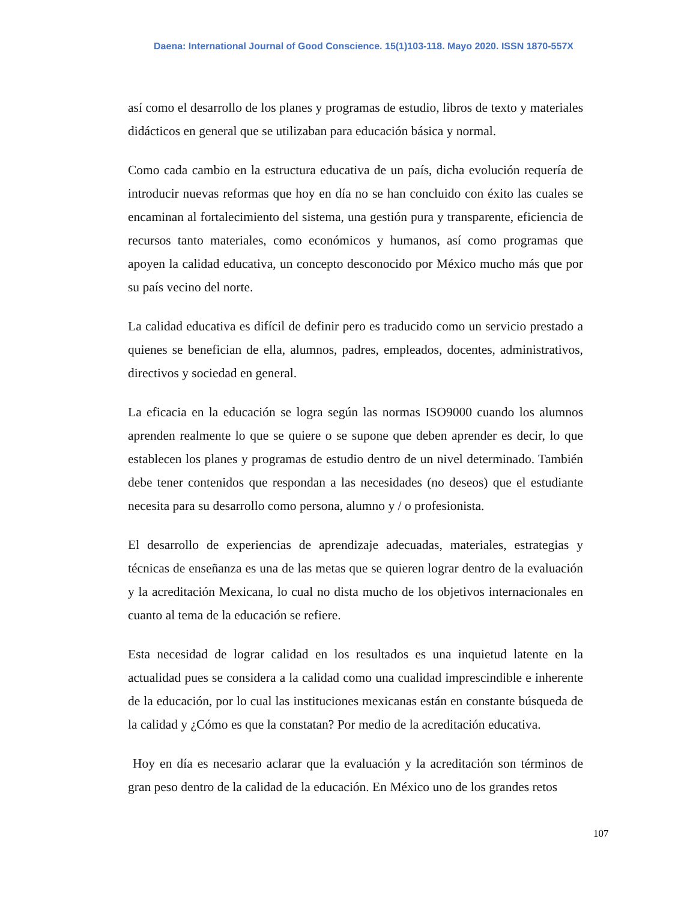Daena: International Journal of Good Conscience. 15(1)103-118. Mayo 2020. ISSN 1870-557X
así como el desarrollo de los planes y programas de estudio, libros de texto y materiales didácticos en general que se utilizaban para educación básica y normal.
Como cada cambio en la estructura educativa de un país, dicha evolución requería de introducir nuevas reformas que hoy en día no se han concluido con éxito las cuales se encaminan al fortalecimiento del sistema, una gestión pura y transparente, eficiencia de recursos tanto materiales, como económicos y humanos, así como programas que apoyen la calidad educativa, un concepto desconocido por México mucho más que por su país vecino del norte.
La calidad educativa es difícil de definir pero es traducido como un servicio prestado a quienes se benefician de ella, alumnos, padres, empleados, docentes, administrativos, directivos y sociedad en general.
La eficacia en la educación se logra según las normas ISO9000 cuando los alumnos aprenden realmente lo que se quiere o se supone que deben aprender es decir, lo que establecen los planes y programas de estudio dentro de un nivel determinado. También debe tener contenidos que respondan a las necesidades (no deseos) que el estudiante necesita para su desarrollo como persona, alumno y / o profesionista.
El desarrollo de experiencias de aprendizaje adecuadas, materiales, estrategias y técnicas de enseñanza es una de las metas que se quieren lograr dentro de la evaluación y la acreditación Mexicana, lo cual no dista mucho de los objetivos internacionales en cuanto al tema de la educación se refiere.
Esta necesidad de lograr calidad en los resultados es una inquietud latente en la actualidad pues se considera a la calidad como una cualidad imprescindible e inherente de la educación, por lo cual las instituciones mexicanas están en constante búsqueda de la calidad y ¿Cómo es que la constatan? Por medio de la acreditación educativa.
Hoy en día es necesario aclarar que la evaluación y la acreditación son términos de gran peso dentro de la calidad de la educación. En México uno de los grandes retos
107